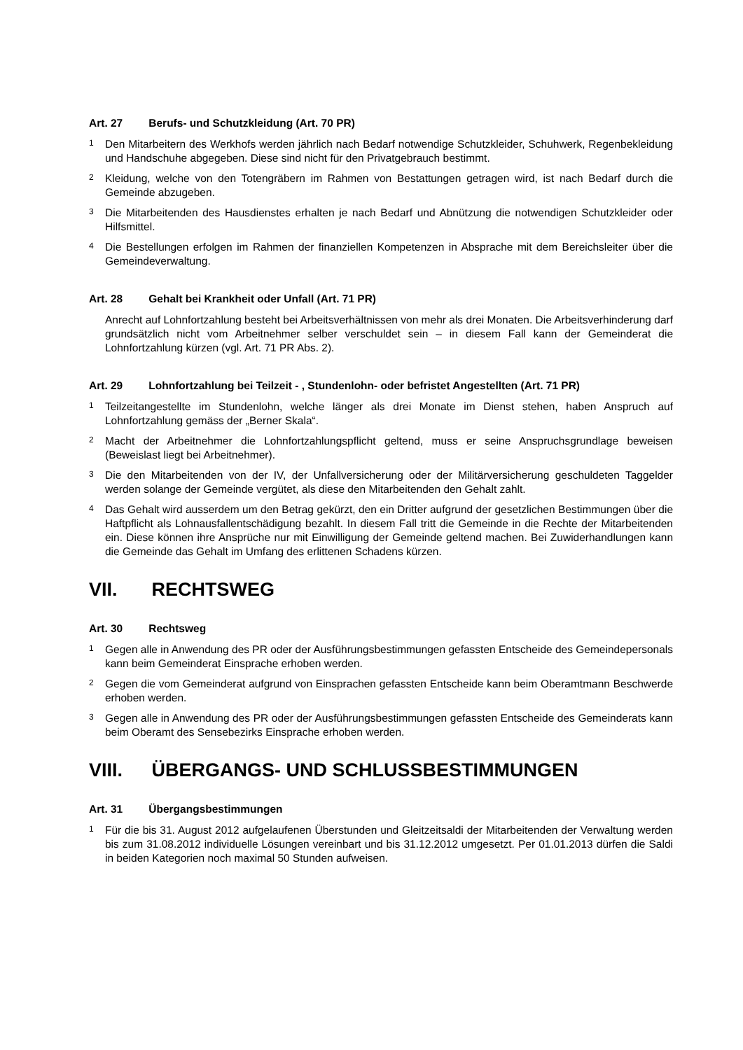Art. 27 Berufs- und Schutzkleidung (Art. 70 PR)
1
Den Mitarbeitern des Werkhofs werden jährlich nach Bedarf notwendige Schutzkleider, Schuhwerk, Regenbekleidung und Handschuhe abgegeben. Diese sind nicht für den Privatgebrauch bestimmt.
2
Kleidung, welche von den Totengräbern im Rahmen von Bestattungen getragen wird, ist nach Bedarf durch die Gemeinde abzugeben.
3
Die Mitarbeitenden des Hausdienstes erhalten je nach Bedarf und Abnützung die notwendigen Schutzkleider oder Hilfsmittel.
4
Die Bestellungen erfolgen im Rahmen der finanziellen Kompetenzen in Absprache mit dem Bereichsleiter über die Gemeindeverwaltung.
Art. 28 Gehalt bei Krankheit oder Unfall (Art. 71 PR)
Anrecht auf Lohnfortzahlung besteht bei Arbeitsverhältnissen von mehr als drei Monaten. Die Arbeitsverhinderung darf grundsätzlich nicht vom Arbeitnehmer selber verschuldet sein – in diesem Fall kann der Gemeinderat die Lohnfortzahlung kürzen (vgl. Art. 71 PR Abs. 2).
Art. 29 Lohnfortzahlung bei Teilzeit - , Stundenlohn- oder befristet Angestellten (Art. 71 PR)
1
Teilzeitangestellte im Stundenlohn, welche länger als drei Monate im Dienst stehen, haben Anspruch auf Lohnfortzahlung gemäss der „Berner Skala“.
2
Macht der Arbeitnehmer die Lohnfortzahlungspflicht geltend, muss er seine Anspruchsgrundlage beweisen (Beweislast liegt bei Arbeitnehmer).
3
Die den Mitarbeitenden von der IV, der Unfallversicherung oder der Militärversicherung geschuldeten Taggelder werden solange der Gemeinde vergütet, als diese den Mitarbeitenden den Gehalt zahlt.
4
Das Gehalt wird ausserdem um den Betrag gekürzt, den ein Dritter aufgrund der gesetzlichen Bestimmungen über die Haftpflicht als Lohnausfallentschädigung bezahlt. In diesem Fall tritt die Gemeinde in die Rechte der Mitarbeitenden ein. Diese können ihre Ansprüche nur mit Einwilligung der Gemeinde geltend machen. Bei Zuwiderhandlungen kann die Gemeinde das Gehalt im Umfang des erlittenen Schadens kürzen.
VII. RECHTSWEG
Art. 30 Rechtsweg
1
Gegen alle in Anwendung des PR oder der Ausführungsbestimmungen gefassten Entscheide des Gemeindepersonals kann beim Gemeinderat Einsprache erhoben werden.
2
Gegen die vom Gemeinderat aufgrund von Einsprachen gefassten Entscheide kann beim Oberamtmann Beschwerde erhoben werden.
3
Gegen alle in Anwendung des PR oder der Ausführungsbestimmungen gefassten Entscheide des Gemeinderats kann beim Oberamt des Sensebezirks Einsprache erhoben werden.
VIII. ÜBERGANGS- UND SCHLUSSBESTIMMUNGEN
Art. 31 Übergangsbestimmungen
1
Für die bis 31. August 2012 aufgelaufenen Überstunden und Gleitzeitsaldi der Mitarbeitenden der Verwaltung werden bis zum 31.08.2012 individuelle Lösungen vereinbart und bis 31.12.2012 umgesetzt. Per 01.01.2013 dürfen die Saldi in beiden Kategorien noch maximal 50 Stunden aufweisen.